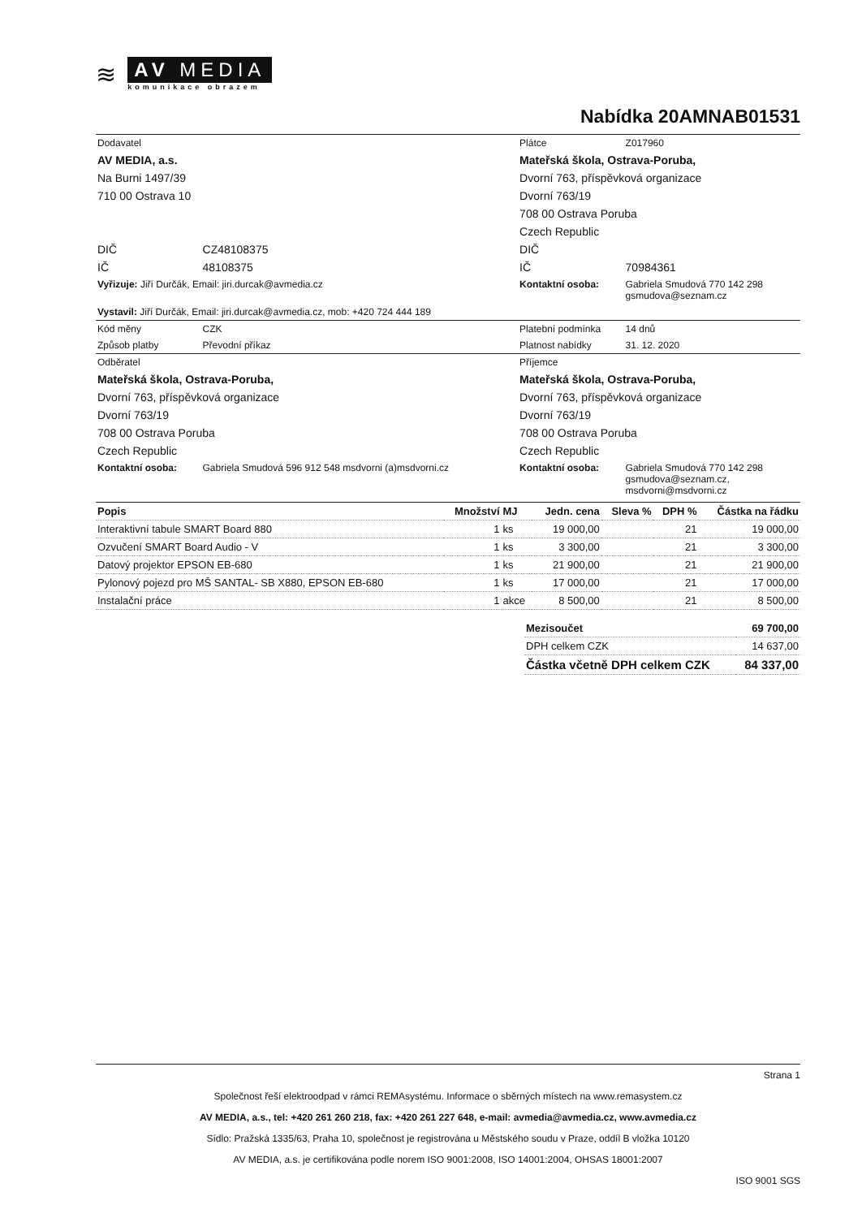≋
AV MEDIA
komunikace obrazem
Nabídka 20AMNAB01531
| Dodavatel | | Plátce | Z017960 |
| AV MEDIA, a.s. | | Mateřská škola, Ostrava-Poruba, | |
| Na Burni 1497/39 | | Dvorní 763, příspěvková organizace | |
| 710 00 Ostrava 10 | | Dvorní 763/19 | |
| | | 708 00 Ostrava Poruba | |
| | | Czech Republic | |
| DIČ | CZ48108375 | DIČ | |
| IČ | 48108375 | IČ | 70984361 |
| Vyřizuje: Jiří Durčák, Email: jiri.durcak@avmedia.cz | | Kontaktní osoba: | Gabriela Smudová 770 142 298 gsmudova@seznam.cz |
| Vystavil: Jiří Durčák, Email: jiri.durcak@avmedia.cz, mob: +420 724 444 189 | | | |
| Kód měny | CZK | Platební podmínka | 14 dnů |
| Způsob platby | Převodní příkaz | Platnost nabídky | 31. 12. 2020 |
| Odběratel | | Příjemce | |
| Mateřská škola, Ostrava-Poruba, | | Mateřská škola, Ostrava-Poruba, | |
| Dvorní 763, příspěvková organizace | | Dvorní 763, příspěvková organizace | |
| Dvorní 763/19 | | Dvorní 763/19 | |
| 708 00 Ostrava Poruba | | 708 00 Ostrava Poruba | |
| Czech Republic | | Czech Republic | |
| Kontaktní osoba: | Gabriela Smudová 596 912 548 msdvorni (a)msdvorni.cz | Kontaktní osoba: | Gabriela Smudová 770 142 298 gsmudova@seznam.cz, msdvorni@msdvorni.cz |
| Popis | Množství | MJ | Jedn. cena | Sleva % | DPH % | Částka na řádku |
| --- | --- | --- | --- | --- | --- | --- |
| Interaktivní tabule SMART Board 880 | 1 | ks | 19 000,00 | | 21 | 19 000,00 |
| Ozvučení SMART Board Audio - V | 1 | ks | 3 300,00 | | 21 | 3 300,00 |
| Datový projektor EPSON EB-680 | 1 | ks | 21 900,00 | | 21 | 21 900,00 |
| Pylonový pojezd pro MŠ SANTAL- SB X880, EPSON EB-680 | 1 | ks | 17 000,00 | | 21 | 17 000,00 |
| Instalační práce | 1 | akce | 8 500,00 | | 21 | 8 500,00 |
| Mezisoučet | 69 700,00 |
| DPH celkem CZK | 14 637,00 |
| Částka včetně DPH celkem CZK | 84 337,00 |
Strana 1
Společnost řeší elektroodpad v rámci REMAsystému. Informace o sběrných místech na www.remasystem.cz
AV MEDIA, a.s., tel: +420 261 260 218, fax: +420 261 227 648, e-mail: avmedia@avmedia.cz, www.avmedia.cz
Sídlo: Pražská 1335/63, Praha 10, společnost je registrována u Městského soudu v Praze, oddíl B vložka 10120
AV MEDIA, a.s. je certifikována podle norem ISO 9001:2008, ISO 14001:2004, OHSAS 18001:2007
ISO 9001 SGS